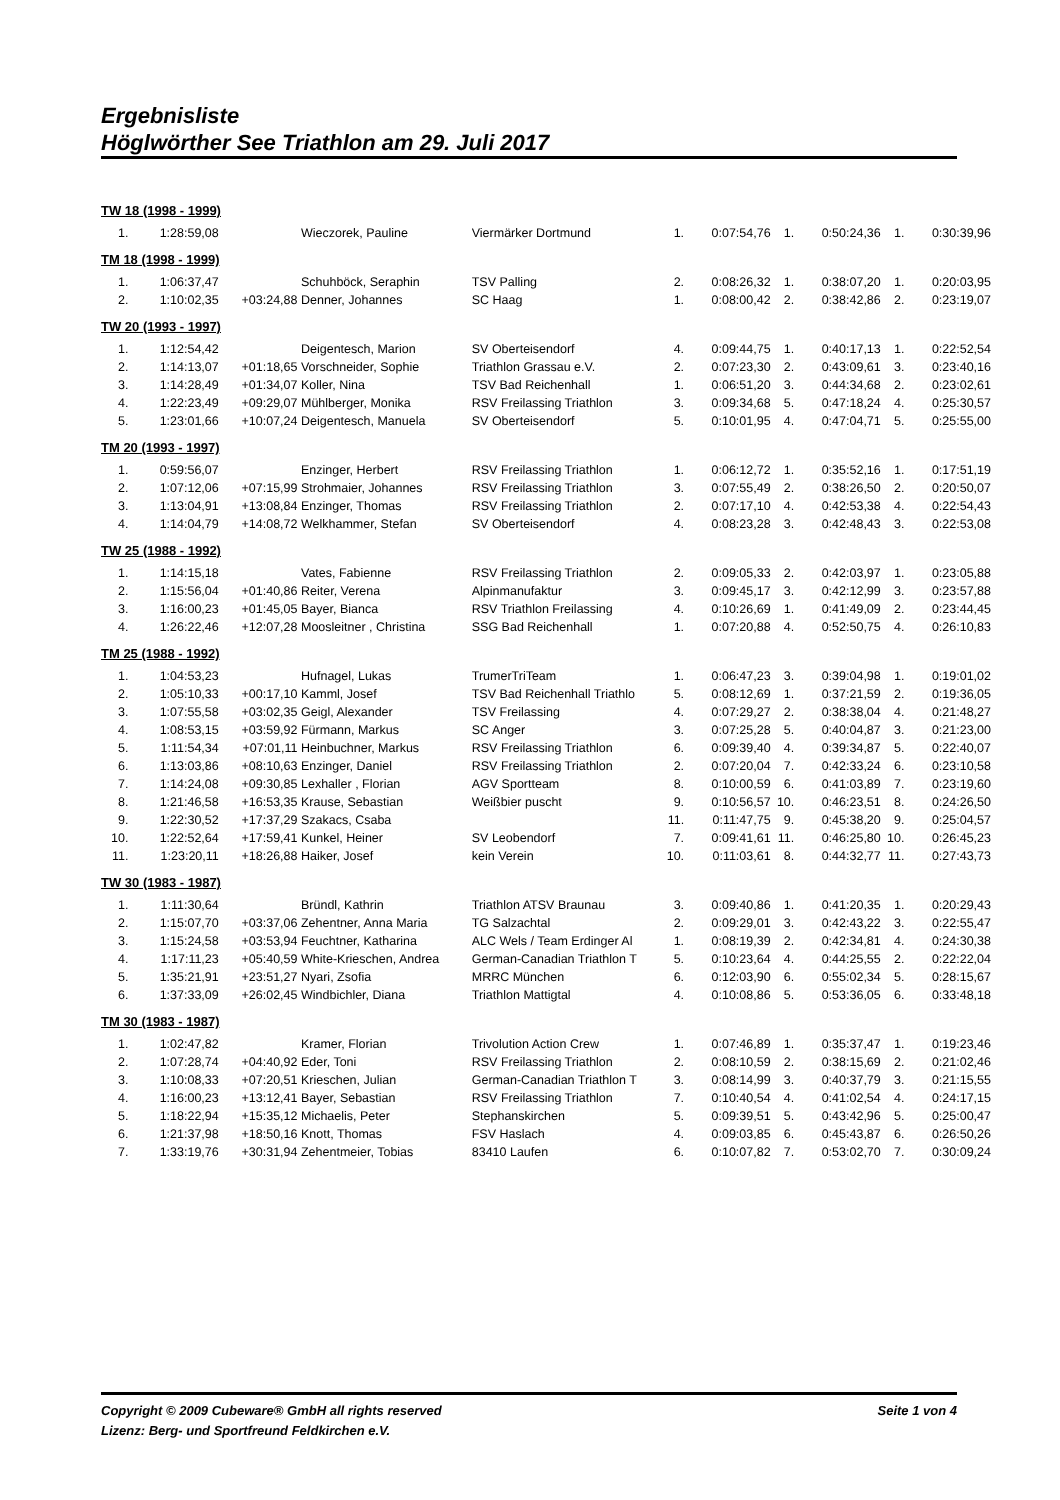Ergebnisliste
Höglwörther See Triathlon am 29. Juli 2017
| TW 18 (1998 - 1999) | | | | | | | | | | |
| 1. | 1:28:59,08 | | Wieczorek, Pauline | Viermärker Dortmund | 1. | 0:07:54,76 | 1. | 0:50:24,36 | 1. | 0:30:39,96 |
| TM 18 (1998 - 1999) | | | | | | | | | | |
| 1. | 1:06:37,47 | | Schuhböck, Seraphin | TSV Palling | 2. | 0:08:26,32 | 1. | 0:38:07,20 | 1. | 0:20:03,95 |
| 2. | 1:10:02,35 | +03:24,88 | Denner, Johannes | SC Haag | 1. | 0:08:00,42 | 2. | 0:38:42,86 | 2. | 0:23:19,07 |
| TW 20 (1993 - 1997) | | | | | | | | | | |
| 1. | 1:12:54,42 | | Deigentesch, Marion | SV Oberteisendorf | 4. | 0:09:44,75 | 1. | 0:40:17,13 | 1. | 0:22:52,54 |
| 2. | 1:14:13,07 | +01:18,65 | Vorschneider, Sophie | Triathlon Grassau e.V. | 2. | 0:07:23,30 | 2. | 0:43:09,61 | 3. | 0:23:40,16 |
| 3. | 1:14:28,49 | +01:34,07 | Koller, Nina | TSV Bad Reichenhall | 1. | 0:06:51,20 | 3. | 0:44:34,68 | 2. | 0:23:02,61 |
| 4. | 1:22:23,49 | +09:29,07 | Mühlberger, Monika | RSV Freilassing Triathlon | 3. | 0:09:34,68 | 5. | 0:47:18,24 | 4. | 0:25:30,57 |
| 5. | 1:23:01,66 | +10:07,24 | Deigentesch, Manuela | SV Oberteisendorf | 5. | 0:10:01,95 | 4. | 0:47:04,71 | 5. | 0:25:55,00 |
| TM 20 (1993 - 1997) | | | | | | | | | | |
| 1. | 0:59:56,07 | | Enzinger, Herbert | RSV Freilassing Triathlon | 1. | 0:06:12,72 | 1. | 0:35:52,16 | 1. | 0:17:51,19 |
| 2. | 1:07:12,06 | +07:15,99 | Strohmaier, Johannes | RSV Freilassing Triathlon | 3. | 0:07:55,49 | 2. | 0:38:26,50 | 2. | 0:20:50,07 |
| 3. | 1:13:04,91 | +13:08,84 | Enzinger, Thomas | RSV Freilassing Triathlon | 2. | 0:07:17,10 | 4. | 0:42:53,38 | 4. | 0:22:54,43 |
| 4. | 1:14:04,79 | +14:08,72 | Welkhammer, Stefan | SV Oberteisendorf | 4. | 0:08:23,28 | 3. | 0:42:48,43 | 3. | 0:22:53,08 |
| TW 25 (1988 - 1992) | | | | | | | | | | |
| 1. | 1:14:15,18 | | Vates, Fabienne | RSV Freilassing Triathlon | 2. | 0:09:05,33 | 2. | 0:42:03,97 | 1. | 0:23:05,88 |
| 2. | 1:15:56,04 | +01:40,86 | Reiter, Verena | Alpinmanufaktur | 3. | 0:09:45,17 | 3. | 0:42:12,99 | 3. | 0:23:57,88 |
| 3. | 1:16:00,23 | +01:45,05 | Bayer, Bianca | RSV Triathlon Freilassing | 4. | 0:10:26,69 | 1. | 0:41:49,09 | 2. | 0:23:44,45 |
| 4. | 1:26:22,46 | +12:07,28 | Moosleitner , Christina | SSG Bad Reichenhall | 1. | 0:07:20,88 | 4. | 0:52:50,75 | 4. | 0:26:10,83 |
| TM 25 (1988 - 1992) | | | | | | | | | | |
| 1. | 1:04:53,23 | | Hufnagel, Lukas | TrumerTriTeam | 1. | 0:06:47,23 | 3. | 0:39:04,98 | 1. | 0:19:01,02 |
| 2. | 1:05:10,33 | +00:17,10 | Kamml, Josef | TSV Bad Reichenhall Triathlo | 5. | 0:08:12,69 | 1. | 0:37:21,59 | 2. | 0:19:36,05 |
| 3. | 1:07:55,58 | +03:02,35 | Geigl, Alexander | TSV Freilassing | 4. | 0:07:29,27 | 2. | 0:38:38,04 | 4. | 0:21:48,27 |
| 4. | 1:08:53,15 | +03:59,92 | Fürmann, Markus | SC Anger | 3. | 0:07:25,28 | 5. | 0:40:04,87 | 3. | 0:21:23,00 |
| 5. | 1:11:54,34 | +07:01,11 | Heinbuchner, Markus | RSV Freilassing Triathlon | 6. | 0:09:39,40 | 4. | 0:39:34,87 | 5. | 0:22:40,07 |
| 6. | 1:13:03,86 | +08:10,63 | Enzinger, Daniel | RSV Freilassing Triathlon | 2. | 0:07:20,04 | 7. | 0:42:33,24 | 6. | 0:23:10,58 |
| 7. | 1:14:24,08 | +09:30,85 | Lexhaller , Florian | AGV Sportteam | 8. | 0:10:00,59 | 6. | 0:41:03,89 | 7. | 0:23:19,60 |
| 8. | 1:21:46,58 | +16:53,35 | Krause, Sebastian | Weißbier puscht | 9. | 0:10:56,57 | 10. | 0:46:23,51 | 8. | 0:24:26,50 |
| 9. | 1:22:30,52 | +17:37,29 | Szakacs, Csaba | | 11. | 0:11:47,75 | 9. | 0:45:38,20 | 9. | 0:25:04,57 |
| 10. | 1:22:52,64 | +17:59,41 | Kunkel, Heiner | SV Leobendorf | 7. | 0:09:41,61 | 11. | 0:46:25,80 | 10. | 0:26:45,23 |
| 11. | 1:23:20,11 | +18:26,88 | Haiker, Josef | kein Verein | 10. | 0:11:03,61 | 8. | 0:44:32,77 | 11. | 0:27:43,73 |
| TW 30 (1983 - 1987) | | | | | | | | | | |
| 1. | 1:11:30,64 | | Bründl, Kathrin | Triathlon ATSV Braunau | 3. | 0:09:40,86 | 1. | 0:41:20,35 | 1. | 0:20:29,43 |
| 2. | 1:15:07,70 | +03:37,06 | Zehentner, Anna Maria | TG Salzachtal | 2. | 0:09:29,01 | 3. | 0:42:43,22 | 3. | 0:22:55,47 |
| 3. | 1:15:24,58 | +03:53,94 | Feuchtner, Katharina | ALC Wels / Team Erdinger Al | 1. | 0:08:19,39 | 2. | 0:42:34,81 | 4. | 0:24:30,38 |
| 4. | 1:17:11,23 | +05:40,59 | White-Krieschen, Andrea | German-Canadian Triathlon T | 5. | 0:10:23,64 | 4. | 0:44:25,55 | 2. | 0:22:22,04 |
| 5. | 1:35:21,91 | +23:51,27 | Nyari, Zsofia | MRRC München | 6. | 0:12:03,90 | 6. | 0:55:02,34 | 5. | 0:28:15,67 |
| 6. | 1:37:33,09 | +26:02,45 | Windbichler, Diana | Triathlon Mattigtal | 4. | 0:10:08,86 | 5. | 0:53:36,05 | 6. | 0:33:48,18 |
| TM 30 (1983 - 1987) | | | | | | | | | | |
| 1. | 1:02:47,82 | | Kramer, Florian | Trivolution Action Crew | 1. | 0:07:46,89 | 1. | 0:35:37,47 | 1. | 0:19:23,46 |
| 2. | 1:07:28,74 | +04:40,92 | Eder, Toni | RSV Freilassing Triathlon | 2. | 0:08:10,59 | 2. | 0:38:15,69 | 2. | 0:21:02,46 |
| 3. | 1:10:08,33 | +07:20,51 | Krieschen, Julian | German-Canadian Triathlon T | 3. | 0:08:14,99 | 3. | 0:40:37,79 | 3. | 0:21:15,55 |
| 4. | 1:16:00,23 | +13:12,41 | Bayer, Sebastian | RSV Freilassing Triathlon | 7. | 0:10:40,54 | 4. | 0:41:02,54 | 4. | 0:24:17,15 |
| 5. | 1:18:22,94 | +15:35,12 | Michaelis, Peter | Stephanskirchen | 5. | 0:09:39,51 | 5. | 0:43:42,96 | 5. | 0:25:00,47 |
| 6. | 1:21:37,98 | +18:50,16 | Knott, Thomas | FSV Haslach | 4. | 0:09:03,85 | 6. | 0:45:43,87 | 6. | 0:26:50,26 |
| 7. | 1:33:19,76 | +30:31,94 | Zehentmeier, Tobias | 83410 Laufen | 6. | 0:10:07,82 | 7. | 0:53:02,70 | 7. | 0:30:09,24 |
Copyright © 2009 Cubeware® GmbH all rights reserved Seite 1 von 4
Lizenz: Berg- und Sportfreund Feldkirchen e.V.